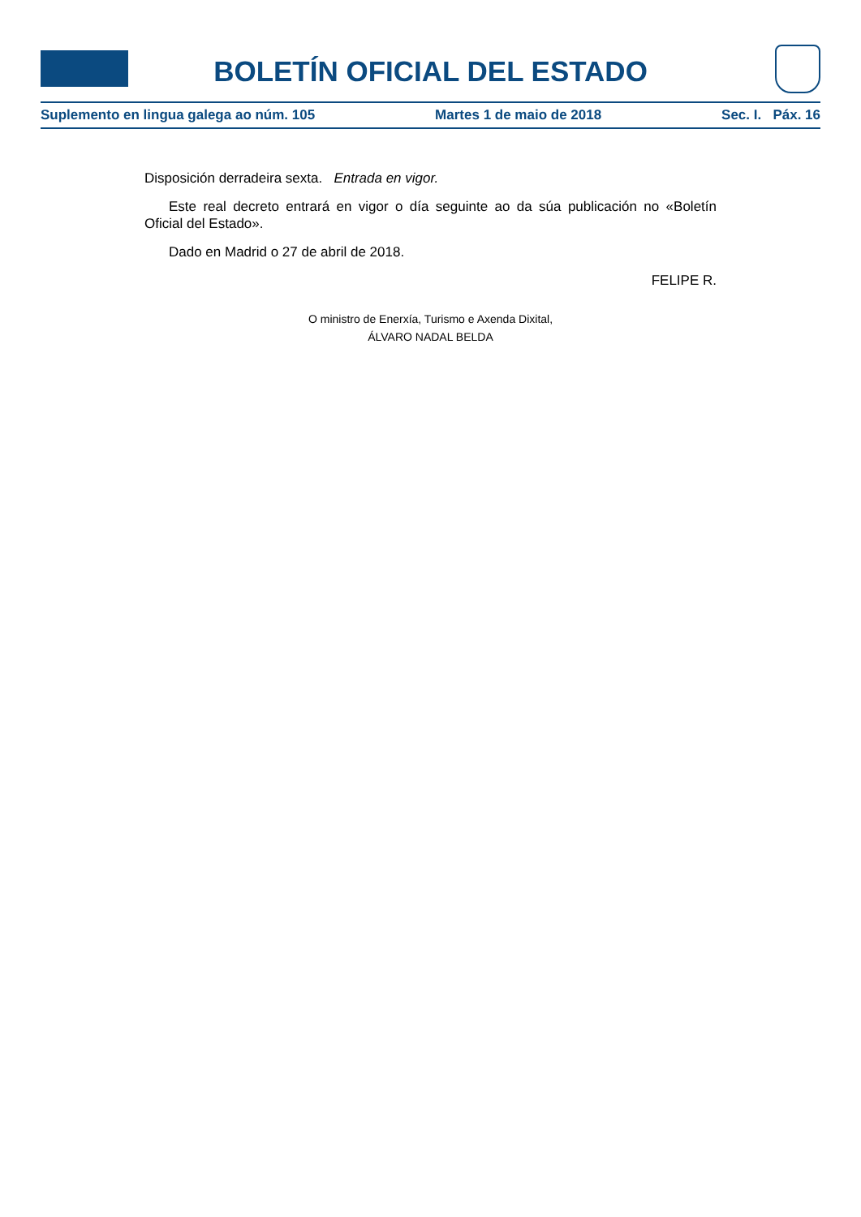BOLETÍN OFICIAL DEL ESTADO
Suplemento en lingua galega ao núm. 105 Martes 1 de maio de 2018 Sec. I. Páx. 16
Disposición derradeira sexta. Entrada en vigor.
Este real decreto entrará en vigor o día seguinte ao da súa publicación no «Boletín Oficial del Estado».
Dado en Madrid o 27 de abril de 2018.
FELIPE R.
O ministro de Enerxía, Turismo e Axenda Dixital,
ÁLVARO NADAL BELDA